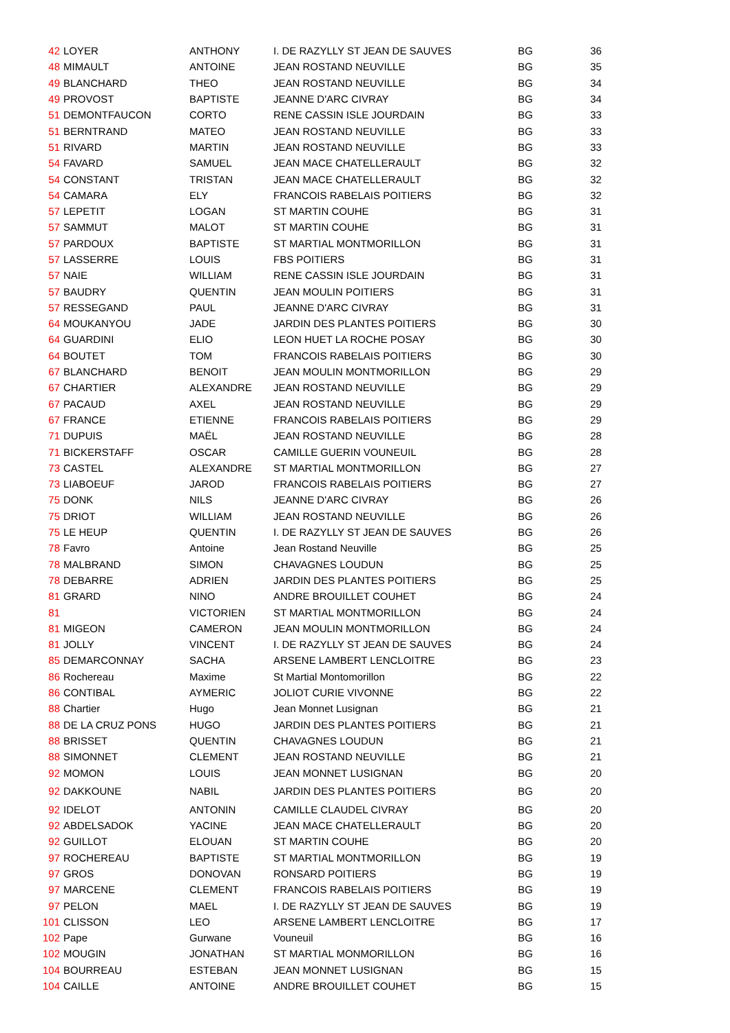| 42 | LOYER | ANTHONY | I. DE RAZYLLY ST JEAN DE SAUVES | BG | 36 |
| 48 | MIMAULT | ANTOINE | JEAN ROSTAND NEUVILLE | BG | 35 |
| 49 | BLANCHARD | THEO | JEAN ROSTAND NEUVILLE | BG | 34 |
| 49 | PROVOST | BAPTISTE | JEANNE D'ARC CIVRAY | BG | 34 |
| 51 | DEMONTFAUCON | CORTO | RENE CASSIN ISLE JOURDAIN | BG | 33 |
| 51 | BERNTRAND | MATEO | JEAN ROSTAND NEUVILLE | BG | 33 |
| 51 | RIVARD | MARTIN | JEAN ROSTAND NEUVILLE | BG | 33 |
| 54 | FAVARD | SAMUEL | JEAN MACE CHATELLERAULT | BG | 32 |
| 54 | CONSTANT | TRISTAN | JEAN MACE CHATELLERAULT | BG | 32 |
| 54 | CAMARA | ELY | FRANCOIS RABELAIS POITIERS | BG | 32 |
| 57 | LEPETIT | LOGAN | ST MARTIN COUHE | BG | 31 |
| 57 | SAMMUT | MALOT | ST MARTIN COUHE | BG | 31 |
| 57 | PARDOUX | BAPTISTE | ST MARTIAL MONTMORILLON | BG | 31 |
| 57 | LASSERRE | LOUIS | FBS POITIERS | BG | 31 |
| 57 | NAIE | WILLIAM | RENE CASSIN ISLE JOURDAIN | BG | 31 |
| 57 | BAUDRY | QUENTIN | JEAN MOULIN POITIERS | BG | 31 |
| 57 | RESSEGAND | PAUL | JEANNE D'ARC CIVRAY | BG | 31 |
| 64 | MOUKANYOU | JADE | JARDIN DES PLANTES POITIERS | BG | 30 |
| 64 | GUARDINI | ELIO | LEON HUET LA ROCHE POSAY | BG | 30 |
| 64 | BOUTET | TOM | FRANCOIS RABELAIS POITIERS | BG | 30 |
| 67 | BLANCHARD | BENOIT | JEAN MOULIN MONTMORILLON | BG | 29 |
| 67 | CHARTIER | ALEXANDRE | JEAN ROSTAND NEUVILLE | BG | 29 |
| 67 | PACAUD | AXEL | JEAN ROSTAND NEUVILLE | BG | 29 |
| 67 | FRANCE | ETIENNE | FRANCOIS RABELAIS POITIERS | BG | 29 |
| 71 | DUPUIS | MAËL | JEAN ROSTAND NEUVILLE | BG | 28 |
| 71 | BICKERSTAFF | OSCAR | CAMILLE GUERIN VOUNEUIL | BG | 28 |
| 73 | CASTEL | ALEXANDRE | ST MARTIAL MONTMORILLON | BG | 27 |
| 73 | LIABOEUF | JAROD | FRANCOIS RABELAIS POITIERS | BG | 27 |
| 75 | DONK | NILS | JEANNE D'ARC CIVRAY | BG | 26 |
| 75 | DRIOT | WILLIAM | JEAN ROSTAND NEUVILLE | BG | 26 |
| 75 | LE HEUP | QUENTIN | I. DE RAZYLLY ST JEAN DE SAUVES | BG | 26 |
| 78 | Favro | Antoine | Jean Rostand Neuville | BG | 25 |
| 78 | MALBRAND | SIMON | CHAVAGNES LOUDUN | BG | 25 |
| 78 | DEBARRE | ADRIEN | JARDIN DES PLANTES POITIERS | BG | 25 |
| 81 | GRARD | NINO | ANDRE BROUILLET COUHET | BG | 24 |
| 81 | | VICTORIEN | ST MARTIAL MONTMORILLON | BG | 24 |
| 81 | MIGEON | CAMERON | JEAN MOULIN MONTMORILLON | BG | 24 |
| 81 | JOLLY | VINCENT | I. DE RAZYLLY ST JEAN DE SAUVES | BG | 24 |
| 85 | DEMARCONNAY | SACHA | ARSENE LAMBERT LENCLOITRE | BG | 23 |
| 86 | Rochereau | Maxime | St Martial Montomorillon | BG | 22 |
| 86 | CONTIBAL | AYMERIC | JOLIOT CURIE VIVONNE | BG | 22 |
| 88 | Chartier | Hugo | Jean Monnet Lusignan | BG | 21 |
| 88 | DE LA CRUZ PONS | HUGO | JARDIN DES PLANTES POITIERS | BG | 21 |
| 88 | BRISSET | QUENTIN | CHAVAGNES LOUDUN | BG | 21 |
| 88 | SIMONNET | CLEMENT | JEAN ROSTAND NEUVILLE | BG | 21 |
| 92 | MOMON | LOUIS | JEAN MONNET LUSIGNAN | BG | 20 |
| 92 | DAKKOUNE | NABIL | JARDIN DES PLANTES POITIERS | BG | 20 |
| 92 | IDELOT | ANTONIN | CAMILLE CLAUDEL CIVRAY | BG | 20 |
| 92 | ABDELSADOK | YACINE | JEAN MACE CHATELLERAULT | BG | 20 |
| 92 | GUILLOT | ELOUAN | ST MARTIN COUHE | BG | 20 |
| 97 | ROCHEREAU | BAPTISTE | ST MARTIAL MONTMORILLON | BG | 19 |
| 97 | GROS | DONOVAN | RONSARD POITIERS | BG | 19 |
| 97 | MARCENE | CLEMENT | FRANCOIS RABELAIS POITIERS | BG | 19 |
| 97 | PELON | MAEL | I. DE RAZYLLY ST JEAN DE SAUVES | BG | 19 |
| 101 | CLISSON | LEO | ARSENE LAMBERT LENCLOITRE | BG | 17 |
| 102 | Pape | Gurwane | Vouneuil | BG | 16 |
| 102 | MOUGIN | JONATHAN | ST MARTIAL MONMORILLON | BG | 16 |
| 104 | BOURREAU | ESTEBAN | JEAN MONNET LUSIGNAN | BG | 15 |
| 104 | CAILLE | ANTOINE | ANDRE BROUILLET COUHET | BG | 15 |